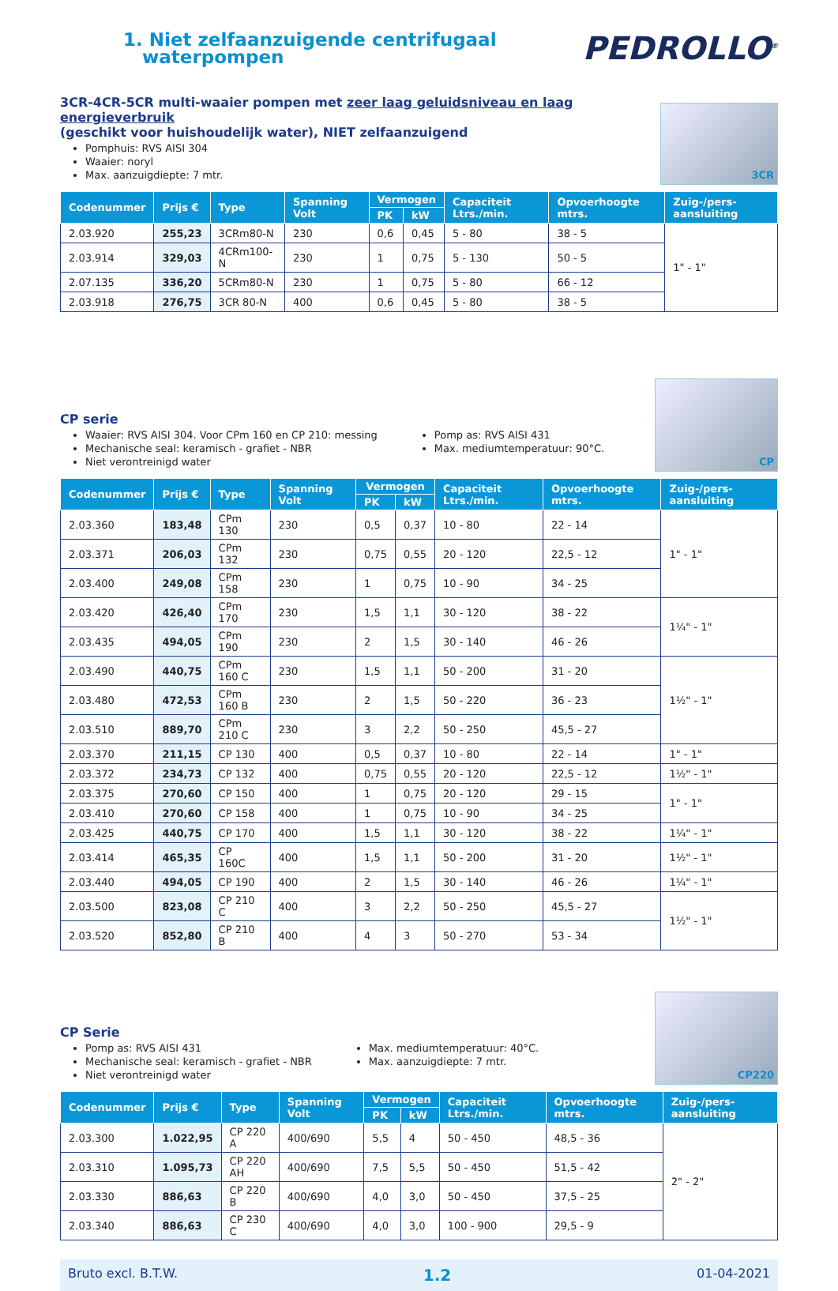1. Niet zelfaanzuigende centrifugaal
waterpompen
PEDROLLO<sup>®</sup>
3CR-4CR-5CR multi-waaier pompen met zeer laag geluidsniveau en laag energieverbruik
(geschikt voor huishoudelijk water), NIET zelfaanzuigend
Pomphuis: RVS AISI 304
Waaier: noryl
Max. aanzuigdiepte: 7 mtr.
3CR
| Codenummer | Prijs € | Type | Spanning Volt | Vermogen | | Capaciteit Ltrs./min. | Opvoerhoogte mtrs. | Zuig-/pers-aansluiting |
| --- | --- | --- | --- | --- | --- | --- | --- | --- |
| | | | | PK | kW | | | |
| 2.03.920 | 255,23 | 3CRm80-N | 230 | 0,6 | 0,45 | 5 - 80 | 38 - 5 | 1" - 1" |
| 2.03.914 | 329,03 | 4CRm100-N | 230 | 1 | 0,75 | 5 - 130 | 50 - 5 | |
| 2.07.135 | 336,20 | 5CRm80-N | 230 | 1 | 0,75 | 5 - 80 | 66 - 12 | |
| 2.03.918 | 276,75 | 3CR 80-N | 400 | 0,6 | 0,45 | 5 - 80 | 38 - 5 | |
CP serie
Waaier: RVS AISI 304. Voor CPm 160 en CP 210: messing
Mechanische seal: keramisch - grafiet - NBR
Niet verontreinigd water
Pomp as: RVS AISI 431
Max. mediumtemperatuur: 90°C.
CP
| Codenummer | Prijs € | Type | Spanning Volt | Vermogen | | Capaciteit Ltrs./min. | Opvoerhoogte mtrs. | Zuig-/pers-aansluiting |
| --- | --- | --- | --- | --- | --- | --- | --- | --- |
| | | | | PK | kW | | | |
| 2.03.360 | 183,48 | CPm 130 | 230 | 0,5 | 0,37 | 10 - 80 | 22 - 14 | 1" - 1" |
| 2.03.371 | 206,03 | CPm 132 | 230 | 0,75 | 0,55 | 20 - 120 | 22,5 - 12 | |
| 2.03.400 | 249,08 | CPm 158 | 230 | 1 | 0,75 | 10 - 90 | 34 - 25 | |
| 2.03.420 | 426,40 | CPm 170 | 230 | 1,5 | 1,1 | 30 - 120 | 38 - 22 | 1¼" - 1" |
| 2.03.435 | 494,05 | CPm 190 | 230 | 2 | 1,5 | 30 - 140 | 46 - 26 | |
| 2.03.490 | 440,75 | CPm 160 C | 230 | 1,5 | 1,1 | 50 - 200 | 31 - 20 | 1½" - 1" |
| 2.03.480 | 472,53 | CPm 160 B | 230 | 2 | 1,5 | 50 - 220 | 36 - 23 | |
| 2.03.510 | 889,70 | CPm 210 C | 230 | 3 | 2,2 | 50 - 250 | 45,5 - 27 | |
| 2.03.370 | 211,15 | CP 130 | 400 | 0,5 | 0,37 | 10 - 80 | 22 - 14 | 1" - 1" |
| 2.03.372 | 234,73 | CP 132 | 400 | 0,75 | 0,55 | 20 - 120 | 22,5 - 12 | 1½" - 1" |
| 2.03.375 | 270,60 | CP 150 | 400 | 1 | 0,75 | 20 - 120 | 29 - 15 | 1" - 1" |
| 2.03.410 | 270,60 | CP 158 | 400 | 1 | 0,75 | 10 - 90 | 34 - 25 | |
| 2.03.425 | 440,75 | CP 170 | 400 | 1,5 | 1,1 | 30 - 120 | 38 - 22 | 1¼" - 1" |
| 2.03.414 | 465,35 | CP 160C | 400 | 1,5 | 1,1 | 50 - 200 | 31 - 20 | 1½" - 1" |
| 2.03.440 | 494,05 | CP 190 | 400 | 2 | 1,5 | 30 - 140 | 46 - 26 | 1¼" - 1" |
| 2.03.500 | 823,08 | CP 210 C | 400 | 3 | 2,2 | 50 - 250 | 45,5 - 27 | 1½" - 1" |
| 2.03.520 | 852,80 | CP 210 B | 400 | 4 | 3 | 50 - 270 | 53 - 34 | |
CP Serie
Pomp as: RVS AISI 431
Mechanische seal: keramisch - grafiet - NBR
Niet verontreinigd water
Max. mediumtemperatuur: 40°C.
Max. aanzuigdiepte: 7 mtr.
CP220
| Codenummer | Prijs € | Type | Spanning Volt | Vermogen | | Capaciteit Ltrs./min. | Opvoerhoogte mtrs. | Zuig-/pers-aansluiting |
| --- | --- | --- | --- | --- | --- | --- | --- | --- |
| | | | | PK | kW | | | |
| 2.03.300 | 1.022,95 | CP 220 A | 400/690 | 5,5 | 4 | 50 - 450 | 48,5 - 36 | 2" - 2" |
| 2.03.310 | 1.095,73 | CP 220 AH | 400/690 | 7,5 | 5,5 | 50 - 450 | 51,5 - 42 | |
| 2.03.330 | 886,63 | CP 220 B | 400/690 | 4,0 | 3,0 | 50 - 450 | 37,5 - 25 | |
| 2.03.340 | 886,63 | CP 230 C | 400/690 | 4,0 | 3,0 | 100 - 900 | 29,5 - 9 | |
Bruto excl. B.T.W. 1.2 01-04-2021